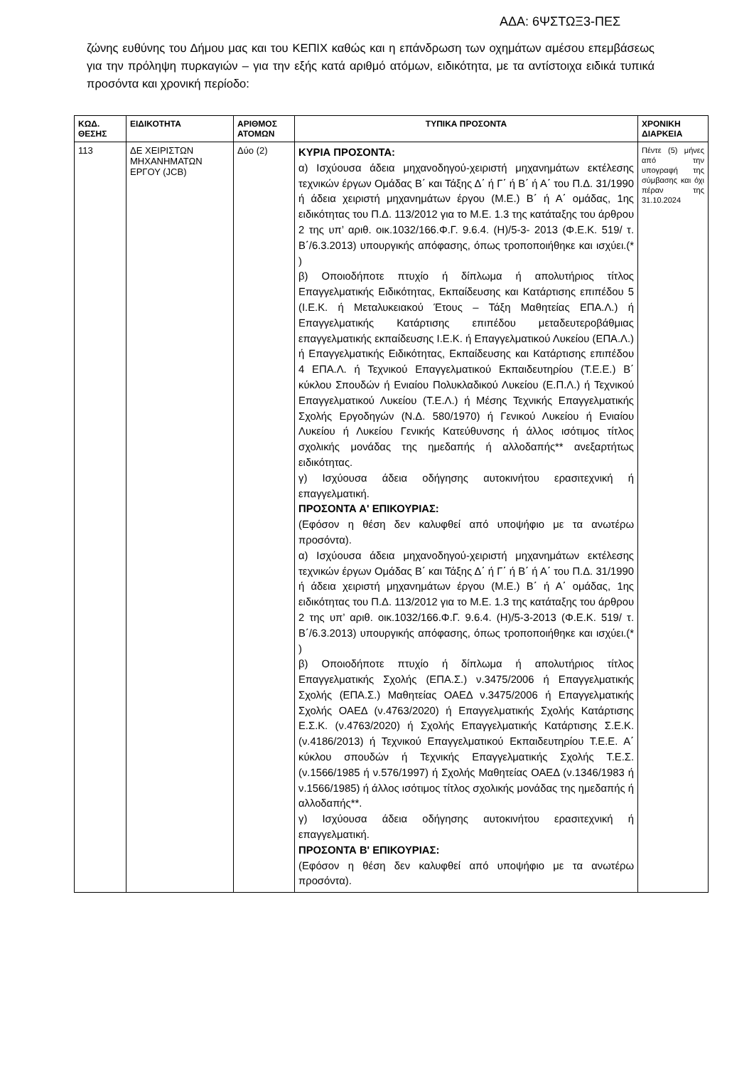ΑΔΑ: 6ΨΣΤΩΞ3-ΠΕΣ
ζώνης ευθύνης του Δήμου μας και του ΚΕΠΙΧ καθώς και η επάνδρωση των οχημάτων αμέσου επεμβάσεως για την πρόληψη πυρκαγιών – για την εξής κατά αριθμό ατόμων, ειδικότητα, με τα αντίστοιχα ειδικά τυπικά προσόντα και χρονική περίοδο:
| ΚΩΔ. ΘΕΣΗΣ | ΕΙΔΙΚΟΤΗΤΑ | ΑΡΙΘΜΟΣ ΑΤΟΜΩΝ | ΤΥΠΙΚΑ ΠΡΟΣΟΝΤΑ | ΧΡΟΝΙΚΗ ΔΙΑΡΚΕΙΑ |
| --- | --- | --- | --- | --- |
| 113 | ΔΕ ΧΕΙΡΙΣΤΩΝ ΜΗΧΑΝΗΜΑΤΩΝ ΕΡΓΟΥ (JCB) | Δύο (2) | ΚΥΡΙΑ ΠΡΟΣΟΝΤΑ: α) Ισχύουσα άδεια μηχανοδηγού-χειριστή μηχανημάτων εκτέλεσης τεχνικών έργων Ομάδας Β΄ και Τάξης Δ΄ ή Γ΄ ή Β΄ ή Α΄ του Π.Δ. 31/1990 ή άδεια χειριστή μηχανημάτων έργου (Μ.Ε.) Β΄ ή Α΄ ομάδας, 1ης ειδικότητας του Π.Δ. 113/2012 για το Μ.Ε. 1.3 της κατάταξης του άρθρου 2 της υπ’ αριθ. οικ.1032/166.Φ.Γ. 9.6.4. (Η)/5-3- 2013 (Φ.Ε.Κ. 519/ τ. Β΄/6.3.2013) υπουργικής απόφασης, όπως τροποποιήθηκε και ισχύει.(* ) β) Οποιοδήποτε πτυχίο ή δίπλωμα ή απολυτήριος τίτλος Επαγγελματικής Ειδικότητας, Εκπαίδευσης και Κατάρτισης επιπέδου 5 (Ι.Ε.Κ. ή Μεταλυκειακού Έτους – Τάξη Μαθητείας ΕΠΑ.Λ.) ή Επαγγελματικής Κατάρτισης επιπέδου μεταδευτεροβάθμιας επαγγελματικής εκπαίδευσης Ι.Ε.Κ. ή Επαγγελματικού Λυκείου (ΕΠΑ.Λ.) ή Επαγγελματικής Ειδικότητας, Εκπαίδευσης και Κατάρτισης επιπέδου 4 ΕΠΑ.Λ. ή Τεχνικού Επαγγελματικού Εκπαιδευτηρίου (Τ.Ε.Ε.) Β΄ κύκλου Σπουδών ή Ενιαίου Πολυκλαδικού Λυκείου (Ε.Π.Λ.) ή Τεχνικού Επαγγελματικού Λυκείου (Τ.Ε.Λ.) ή Μέσης Τεχνικής Επαγγελματικής Σχολής Εργοδηγών (Ν.Δ. 580/1970) ή Γενικού Λυκείου ή Ενιαίου Λυκείου ή Λυκείου Γενικής Κατεύθυνσης ή άλλος ισότιμος τίτλος σχολικής μονάδας της ημεδαπής ή αλλοδαπής** ανεξαρτήτως ειδικότητας. γ) Ισχύουσα άδεια οδήγησης αυτοκινήτου ερασιτεχνική ή επαγγελματική. ΠΡΟΣΟΝΤΑ Α' ΕΠΙΚΟΥΡΙΑΣ: (Εφόσον η θέση δεν καλυφθεί από υποψήφιο με τα ανωτέρω προσόντα). α) Ισχύουσα άδεια μηχανοδηγού-χειριστή μηχανημάτων εκτέλεσης τεχνικών έργων Ομάδας Β΄ και Τάξης Δ΄ ή Γ΄ ή Β΄ ή Α΄ του Π.Δ. 31/1990 ή άδεια χειριστή μηχανημάτων έργου (Μ.Ε.) Β΄ ή Α΄ ομάδας, 1ης ειδικότητας του Π.Δ. 113/2012 για το Μ.Ε. 1.3 της κατάταξης του άρθρου 2 της υπ’ αριθ. οικ.1032/166.Φ.Γ. 9.6.4. (Η)/5-3-2013 (Φ.Ε.Κ. 519/ τ. Β΄/6.3.2013) υπουργικής απόφασης, όπως τροποποιήθηκε και ισχύει.(* ) β) Οποιοδήποτε πτυχίο ή δίπλωμα ή απολυτήριος τίτλος Επαγγελματικής Σχολής (ΕΠΑ.Σ.) ν.3475/2006 ή Επαγγελματικής Σχολής (ΕΠΑ.Σ.) Μαθητείας ΟΑΕΔ ν.3475/2006 ή Επαγγελματικής Σχολής ΟΑΕΔ (ν.4763/2020) ή Επαγγελματικής Σχολής Κατάρτισης Ε.Σ.Κ. (ν.4763/2020) ή Σχολής Επαγγελματικής Κατάρτισης Σ.Ε.Κ. (ν.4186/2013) ή Τεχνικού Επαγγελματικού Εκπαιδευτηρίου Τ.Ε.Ε. Α΄ κύκλου σπουδών ή Τεχνικής Επαγγελματικής Σχολής Τ.Ε.Σ. (ν.1566/1985 ή ν.576/1997) ή Σχολής Μαθητείας ΟΑΕΔ (ν.1346/1983 ή ν.1566/1985) ή άλλος ισότιμος τίτλος σχολικής μονάδας της ημεδαπής ή αλλοδαπής**. γ) Ισχύουσα άδεια οδήγησης αυτοκινήτου ερασιτεχνική ή επαγγελματική. ΠΡΟΣΟΝΤΑ Β' ΕΠΙΚΟΥΡΙΑΣ: (Εφόσον η θέση δεν καλυφθεί από υποψήφιο με τα ανωτέρω προσόντα). | Πέντε (5) μήνες από την υπογραφή της σύμβασης και όχι πέραν της 31.10.2024 |